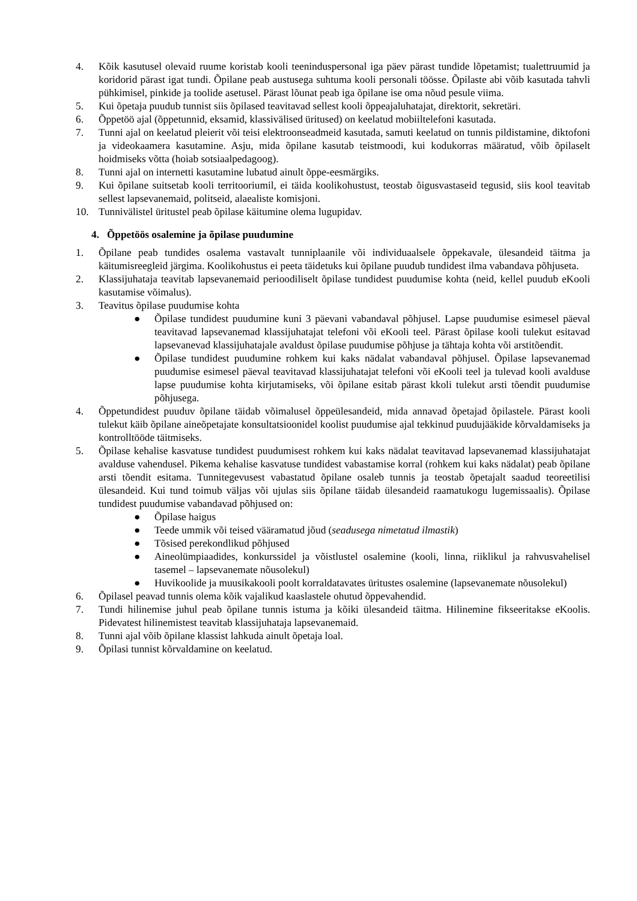4. Kõik kasutusel olevaid ruume koristab kooli teeninduspersonal iga päev pärast tundide lõpetamist; tualettruumid ja koridorid pärast igat tundi. Õpilane peab austusega suhtuma kooli personali töösse. Õpilaste abi võib kasutada tahvli pühkimisel, pinkide ja toolide asetusel. Pärast lõunat peab iga õpilane ise oma nõud pesule viima.
5. Kui õpetaja puudub tunnist siis õpilased teavitavad sellest kooli õppeajaluhatajat, direktorit, sekretäri.
6. Õppetöö ajal (õppetunnid, eksamid, klassivälised üritused) on keelatud mobiiltelefoni kasutada.
7. Tunni ajal on keelatud pleierit või teisi elektroonseadmeid kasutada, samuti keelatud on tunnis pildistamine, diktofoni ja videokaamera kasutamine. Asju, mida õpilane kasutab teistmoodi, kui kodukorras määratud, võib õpilaselt hoidmiseks võtta (hoiab sotsiaalpedagoog).
8. Tunni ajal on internetti kasutamine lubatud ainult õppe-eesmärgiks.
9. Kui õpilane suitsetab kooli territooriumil, ei täida koolikohustust, teostab õigusvastaseid tegusid, siis kool teavitab sellest lapsevanemaid, politseid, alaealiste komisjoni.
10. Tunnivälistel üritustel peab õpilase käitumine olema lugupidav.
4. Õppetöös osalemine ja õpilase puudumine
1. Õpilane peab tundides osalema vastavalt tunniplaanile või individuaalsele õppekavale, ülesandeid täitma ja käitumisreegleid järgima. Koolikohustus ei peeta täidetuks kui õpilane puudub tundidest ilma vabandava põhjuseta.
2. Klassijuhataja teavitab lapsevanemaid perioodiliselt õpilase tundidest puudumise kohta (neid, kellel puudub eKooli kasutamise võimalus).
3. Teavitus õpilase puudumise kohta
● Õpilase tundidest puudumine kuni 3 päevani vabandaval põhjusel. Lapse puudumise esimesel päeval teavitavad lapsevanemad klassijuhatajat telefoni või eKooli teel. Pärast õpilase kooli tulekut esitavad lapsevanevad klassijuhatajale avaldust õpilase puudumise põhjuse ja tähtaja kohta või arstitõendit.
● Õpilase tundidest puudumine rohkem kui kaks nädalat vabandaval põhjusel. Õpilase lapsevanemad puudumise esimesel päeval teavitavad klassijuhatajat telefoni või eKooli teel ja tulevad kooli avalduse lapse puudumise kohta kirjutamiseks, või õpilane esitab pärast kkoli tulekut arsti tõendit puudumise põhjusega.
4. Õppetundidest puuduv õpilane täidab võimalusel õppeülesandeid, mida annavad õpetajad õpilastele. Pärast kooli tulekut käib õpilane aineõpetajate konsultatsioonidel koolist puudumise ajal tekkinud puudujääkide kõrvaldamiseks ja kontrolltööde täitmiseks.
5. Õpilase kehalise kasvatuse tundidest puudumisest rohkem kui kaks nädalat teavitavad lapsevanemad klassijuhatajat avalduse vahendusel. Pikema kehalise kasvatuse tundidest vabastamise korral (rohkem kui kaks nädalat) peab õpilane arsti tõendit esitama. Tunnitegevusest vabastatud õpilane osaleb tunnis ja teostab õpetajalt saadud teoreetilisi ülesandeid. Kui tund toimub väljas või ujulas siis õpilane täidab ülesandeid raamatukogu lugemissaalis). Õpilase tundidest puudumise vabandavad põhjused on:
● Õpilase haigus
● Teede ummik või teised vääramatud jõud (seadusega nimetatud ilmastik)
● Tõsised perekondlikud põhjused
● Aineolümpiaadides, konkurssidel ja võistlustel osalemine (kooli, linna, riiklikul ja rahvusvahelisel tasemel – lapsevanemate nõusolekul)
● Huvikoolide ja muusikakooli poolt korraldatavates üritustes osalemine (lapsevanemate nõusolekul)
6. Õpilasel peavad tunnis olema kõik vajalikud kaaslastele ohutud õppevahendid.
7. Tundi hilinemise juhul peab õpilane tunnis istuma ja kõiki ülesandeid täitma. Hilinemine fikseeritakse eKoolis. Pidevatest hilinemistest teavitab klassijuhataja lapsevanemaid.
8. Tunni ajal võib õpilane klassist lahkuda ainult õpetaja loal.
9. Õpilasi tunnist kõrvaldamine on keelatud.